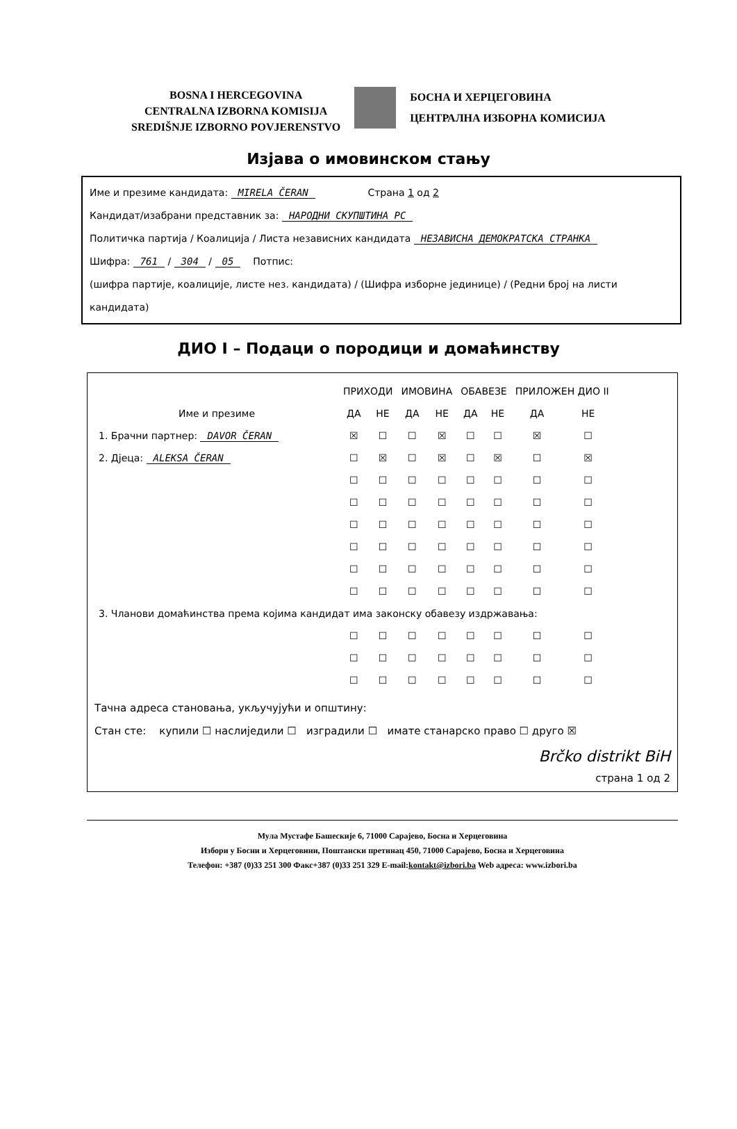BOSNA I HERCEGOVINA
CENTRALNA IZBORNA KOMISIJA
SREDIŠNJE IZBORNO POVJERENSTVO
БОСНА И ХЕРЦЕГОВИНА
ЦЕНТРАЛНА ИЗБОРНА КОМИСИЈА
Изјава о имовинском стању
Име и презиме кандидата: MIRELA ČERAN Страна 1 од 2
Кандидат/изабрани представник за: НАРОДНИ СКУПШТИНА РС
Политичка партија / Коалиција / Листа независних кандидата НЕЗАВИСНА ДЕМОКРАТСКА СТРАНКА
Шифра: 761 / 304 / 05 Потпис:
(шифра партије, коалиције, листе нез. кандидата) / (Шифра изборне јединице) / (Редни број на листи кандидата)
ДИО I – Подаци о породици и домаћинству
| | ПРИХОДИ | | ИМОВИНА | | ОБАВЕЗЕ | | ПРИЛОЖЕН ДИО II | |
| --- | --- | --- | --- | --- | --- | --- | --- | --- |
| Име и презиме | ДА | НЕ | ДА | НЕ | ДА | НЕ | ДА | НЕ |
| 1. Брачни партнер: DAVOR ČERAN | ☒ | ☐ | ☐ | ☒ | ☐ | ☐ | ☒ | ☐ |
| 2. Дјеца: ALEKSA ČERAN | ☐ | ☒ | ☐ | ☒ | ☐ | ☒ | ☐ | ☒ |
| | ☐ | ☐ | ☐ | ☐ | ☐ | ☐ | ☐ | ☐ |
| | ☐ | ☐ | ☐ | ☐ | ☐ | ☐ | ☐ | ☐ |
| | ☐ | ☐ | ☐ | ☐ | ☐ | ☐ | ☐ | ☐ |
| | ☐ | ☐ | ☐ | ☐ | ☐ | ☐ | ☐ | ☐ |
| | ☐ | ☐ | ☐ | ☐ | ☐ | ☐ | ☐ | ☐ |
| | ☐ | ☐ | ☐ | ☐ | ☐ | ☐ | ☐ | ☐ |
| 3. Чланови домаћинства према којима кандидат има законску обавезу издржавања: | | | | | | | | |
| | ☐ | ☐ | ☐ | ☐ | ☐ | ☐ | ☐ | ☐ |
| | ☐ | ☐ | ☐ | ☐ | ☐ | ☐ | ☐ | ☐ |
| | ☐ | ☐ | ☐ | ☐ | ☐ | ☐ | ☐ | ☐ |
Тачна адреса становања, укључујући и општину:
Стан сте: купили ☐ наслиједили ☐ изградили ☐ имате станарско право ☐ друго ☒
Brčko distrikt BiH
страна 1 од 2
Мула Мустафе Башескије 6, 71000 Сарајево, Босна и Херцеговина
Избори у Босни и Херцеговини, Поштански претинац 450, 71000 Сарајево, Босна и Херцеговина
Телефон: +387 (0)33 251 300 Факс+387 (0)33 251 329 E-mail:kontakt@izbori.ba Web адреса: www.izbori.ba